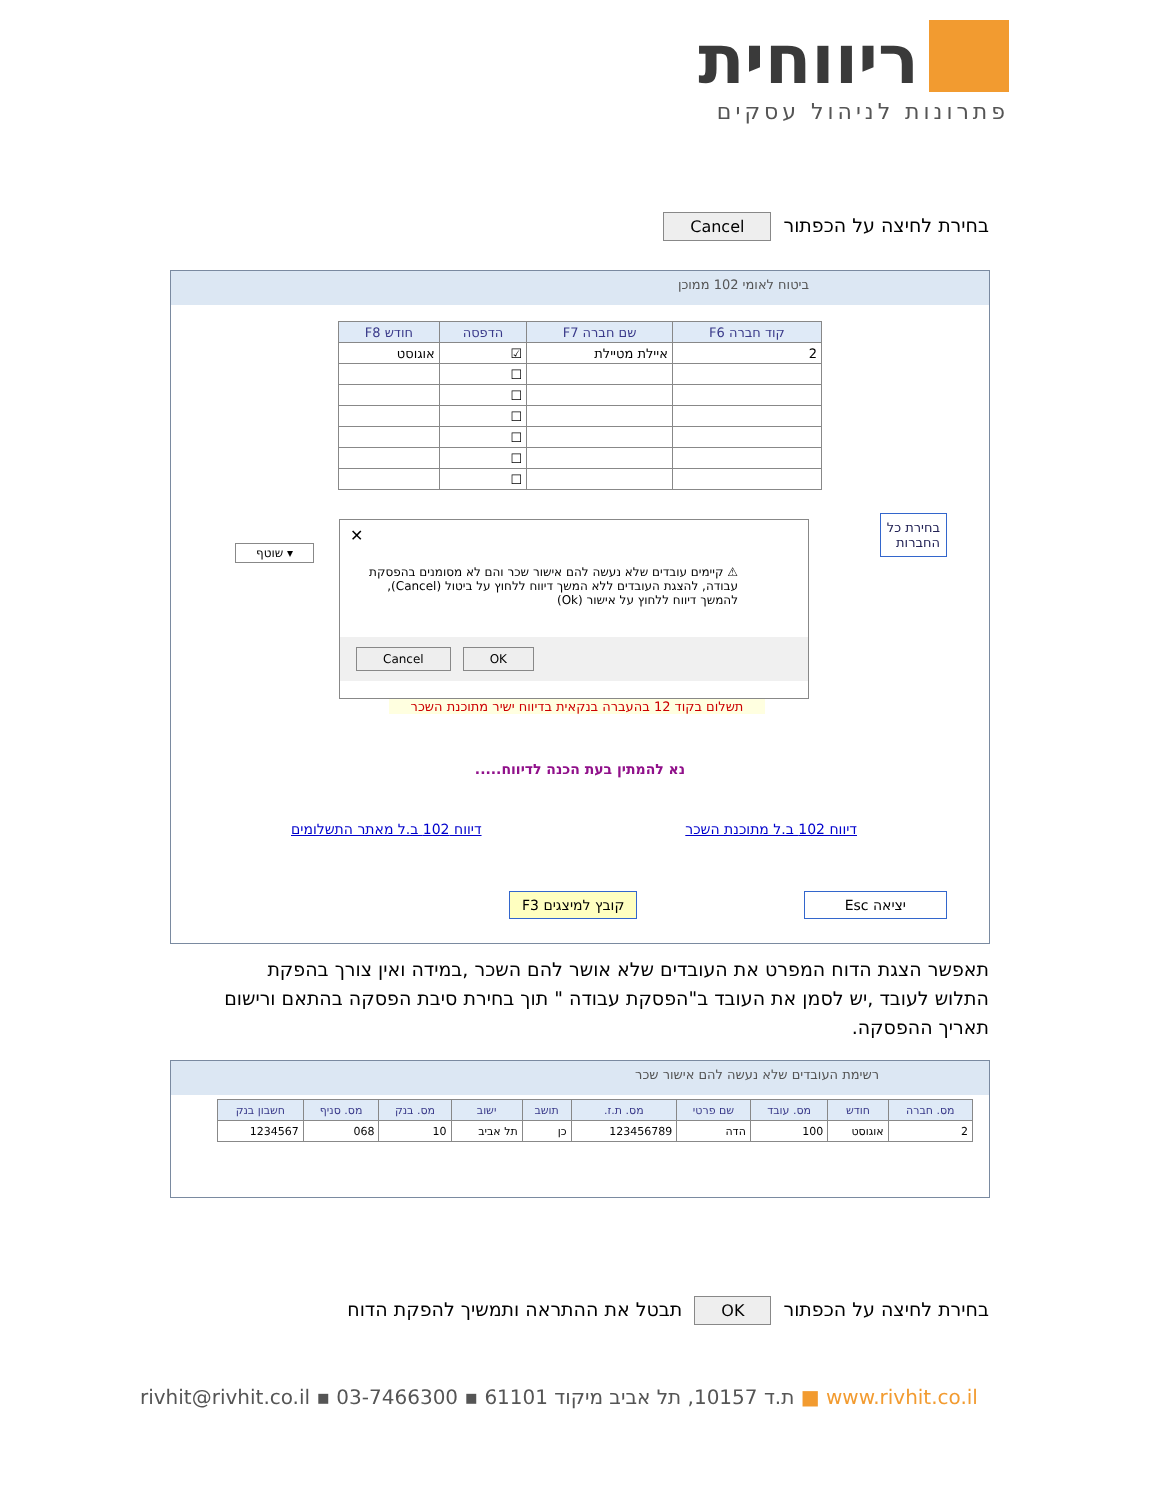ריווחית
פתרונות לניהול עסקים
בחירת לחיצה על הכפתור Cancel
ביטוח לאומי 102 ממוכן
| קוד חברה F6 | שם חברה F7 | הדפסה | חודש F8 |
| --- | --- | --- | --- |
| 2 | איילת מטיילת | ☑ | אוגוסט |
| | | ☐ | |
| | | ☐ | |
| | | ☐ | |
| | | ☐ | |
| | | ☐ | |
| | | ☐ | |
בחירת כל
החברות
שוטף ▾
✕
⚠ קיימים עובדים שלא נעשה להם אישור שכר והם לא מסומנים בהפסקת עבודה, להצגת העובדים ללא המשך דיווח ללחוץ על ביטול (Cancel), להמשך דיווח ללחוץ על אישור (Ok)
Cancel OK
תשלום בקוד 12 בהעברה בנקאית בדיווח ישיר מתוכנת השכר
נא להמתין בעת הכנה לדיווח.....
דיווח 102 ב.ל מאתר התשלומים דיווח 102 ב.ל מתוכנת השכר
קובץ למיצגים F3 יציאה Esc
תאפשר הצגת הדוח המפרט את העובדים שלא אושר להם השכר ,במידה ואין צורך בהפקת התלוש לעובד ,יש לסמן את העובד ב"הפסקת עבודה " תוך בחירת סיבת הפסקה בהתאם ורישום תאריך ההפסקה.
רשימת העובדים שלא נעשה להם אישור שכר
| מס. חברה | חודש | מס. עובד | שם פרטי | מס. ת.ז. | תושב | ישוב | מס. בנק | מס. סניף | חשבון בנק |
| --- | --- | --- | --- | --- | --- | --- | --- | --- | --- |
| 2 | אוגוסט | 100 | הדה | 123456789 | כן | תל אביב | 10 | 068 | 1234567 |
בחירת לחיצה על הכפתור OK תבטל את ההתראה ותמשיך להפקת הדוח
rivhit@rivhit.co.il ▪ ת.ד 10157, תל אביב מיקוד 61101 ▪ 03-7466300 ■ www.rivhit.co.il